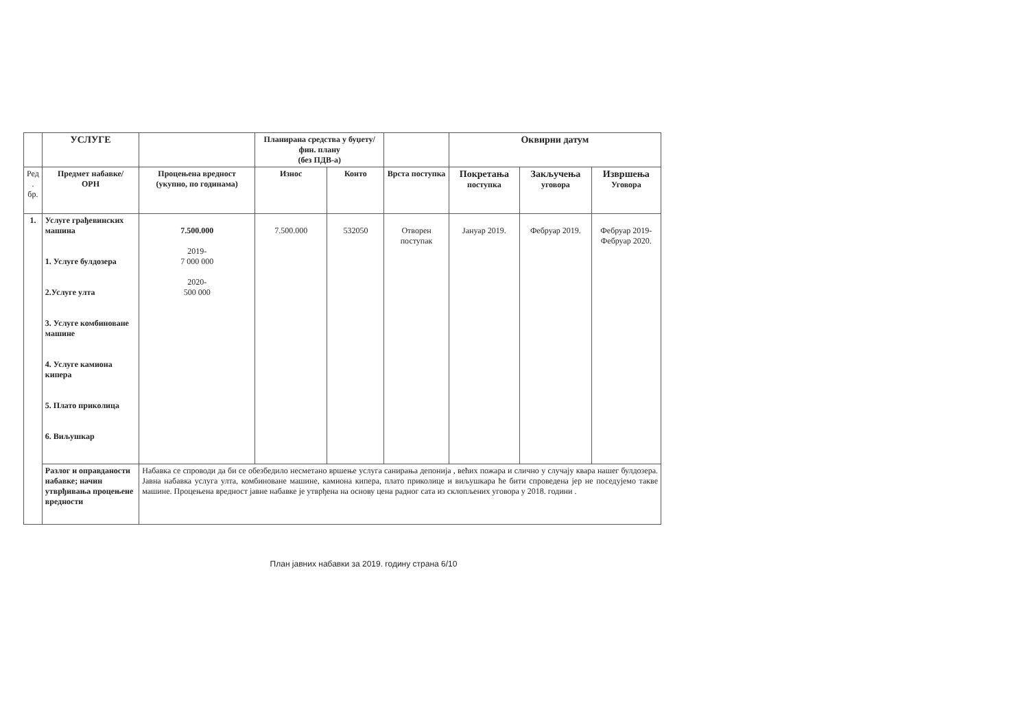| | УСЛУГЕ | | Планирана средства у буџету/фин. плану (без ПДВ-а) | | | Оквирни датум | | |
| --- | --- | --- | --- | --- | --- | --- | --- | --- |
| Ред . бр. | Предмет набавке/ ОРН | Процењена вредност (укупно, по годинама) | Износ | Конто | Врста поступка | Покретања поступка | Закључења уговора | Извршења Уговора |
| 1. | Услуге грађевинских машина 1. Услуге булдозера 2.Услуге улта 3. Услуге комбиноване машине 4. Услуге камиона кипера 5. Плато приколица 6. Виљушкар | 7.500.000 2019- 7 000 000 2020- 500 000 | 7.500.000 | 532050 | Отворен поступак | Јануар 2019. | Фебруар 2019. | Фебруар 2019- Фебруар 2020. |
| | Разлог и оправданости набавке; начин утврђивања процењене вредности | Набавка се спроводи да би се обезбедило несметано вршење услуга санирања депонија , већих пожара и слично у случају квара нашег булдозера. Јавна набавка услуга улта, комбиноване машине, камиона кипера, плато приколице и виљушкара ће бити спроведена јер не поседујемо такве машине. Процењена вредност јавне набавке је утврђена на основу цена радног сата из склопљених уговора у 2018. години . | | | | | | |
План јавних набавки за 2019. годину страна 6/10